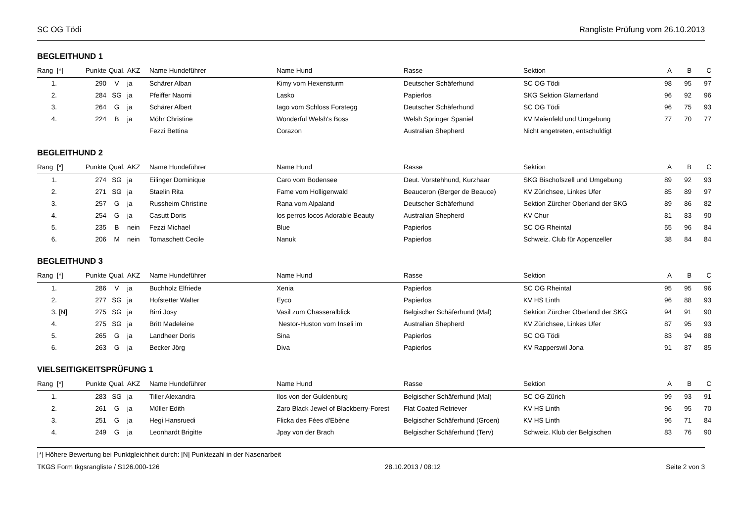SC OG Tödi Rangliste Prüfung vom 26.10.2013
BEGLEITHUND 1
| Rang | [*] | Punkte | Qual. | AKZ | Name Hundeführer | Name Hund | Rasse | Sektion | A | B | C |
| --- | --- | --- | --- | --- | --- | --- | --- | --- | --- | --- | --- |
| 1. | | 290 | V | ja | Schärer Alban | Kimy vom Hexensturm | Deutscher Schäferhund | SC OG Tödi | 98 | 95 | 97 |
| 2. | | 284 | SG | ja | Pfeiffer Naomi | Lasko | Papierlos | SKG Sektion Glarnerland | 96 | 92 | 96 |
| 3. | | 264 | G | ja | Schärer Albert | Iago vom Schloss Forstegg | Deutscher Schäferhund | SC OG Tödi | 96 | 75 | 93 |
| 4. | | 224 | B | ja | Möhr Christine | Wonderful Welsh's Boss | Welsh Springer Spaniel | KV Maienfeld und Umgebung | 77 | 70 | 77 |
| | | | | | Fezzi Bettina | Corazon | Australian Shepherd | Nicht angetreten, entschuldigt | | | |
BEGLEITHUND 2
| Rang | [*] | Punkte | Qual. | AKZ | Name Hundeführer | Name Hund | Rasse | Sektion | A | B | C |
| --- | --- | --- | --- | --- | --- | --- | --- | --- | --- | --- | --- |
| 1. | | 274 | SG | ja | Eilinger Dominique | Caro vom Bodensee | Deut. Vorstehhund, Kurzhaar | SKG Bischofszell und Umgebung | 89 | 92 | 93 |
| 2. | | 271 | SG | ja | Staelin Rita | Fame vom Holligenwald | Beauceron (Berger de Beauce) | KV Zürichsee, Linkes Ufer | 85 | 89 | 97 |
| 3. | | 257 | G | ja | Russheim Christine | Rana vom Alpaland | Deutscher Schäferhund | Sektion Zürcher Oberland der SKG | 89 | 86 | 82 |
| 4. | | 254 | G | ja | Casutt Doris | los perros locos Adorable Beauty | Australian Shepherd | KV Chur | 81 | 83 | 90 |
| 5. | | 235 | B | nein | Fezzi Michael | Blue | Papierlos | SC OG Rheintal | 55 | 96 | 84 |
| 6. | | 206 | M | nein | Tomaschett Cecile | Nanuk | Papierlos | Schweiz. Club für Appenzeller | 38 | 84 | 84 |
BEGLEITHUND 3
| Rang | [*] | Punkte | Qual. | AKZ | Name Hundeführer | Name Hund | Rasse | Sektion | A | B | C |
| --- | --- | --- | --- | --- | --- | --- | --- | --- | --- | --- | --- |
| 1. | | 286 | V | ja | Buchholz Elfriede | Xenia | Papierlos | SC OG Rheintal | 95 | 95 | 96 |
| 2. | | 277 | SG | ja | Hofstetter Walter | Eyco | Papierlos | KV HS Linth | 96 | 88 | 93 |
| 3. | [N] | 275 | SG | ja | Birri Josy | Vasil zum Chasseralblick | Belgischer Schäferhund (Mal) | Sektion Zürcher Oberland der SKG | 94 | 91 | 90 |
| 4. | | 275 | SG | ja | Britt Madeleine | Nestor-Huston vom Inseli im | Australian Shepherd | KV Zürichsee, Linkes Ufer | 87 | 95 | 93 |
| 5. | | 265 | G | ja | Landheer Doris | Sina | Papierlos | SC OG Tödi | 83 | 94 | 88 |
| 6. | | 263 | G | ja | Becker Jörg | Diva | Papierlos | KV Rapperswil Jona | 91 | 87 | 85 |
VIELSEITIGKEITSPRÜFUNG 1
| Rang | [*] | Punkte | Qual. | AKZ | Name Hundeführer | Name Hund | Rasse | Sektion | A | B | C |
| --- | --- | --- | --- | --- | --- | --- | --- | --- | --- | --- | --- |
| 1. | | 283 | SG | ja | Tiller Alexandra | Ilos von der Guldenburg | Belgischer Schäferhund (Mal) | SC OG Zürich | 99 | 93 | 91 |
| 2. | | 261 | G | ja | Müller Edith | Zaro Black Jewel of Blackberry-Forest | Flat Coated Retriever | KV HS Linth | 96 | 95 | 70 |
| 3. | | 251 | G | ja | Hegi Hansruedi | Flicka des Fées d'Ebène | Belgischer Schäferhund (Groen) | KV HS Linth | 96 | 71 | 84 |
| 4. | | 249 | G | ja | Leonhardt Brigitte | Jpay von der Brach | Belgischer Schäferhund (Terv) | Schweiz. Klub der Belgischen | 83 | 76 | 90 |
[*] Höhere Bewertung bei Punktgleichheit durch: [N] Punktezahl in der Nasenarbeit
TKGS Form tkgsrangliste / S126.000-126 28.10.2013 / 08:12 Seite 2 von 3